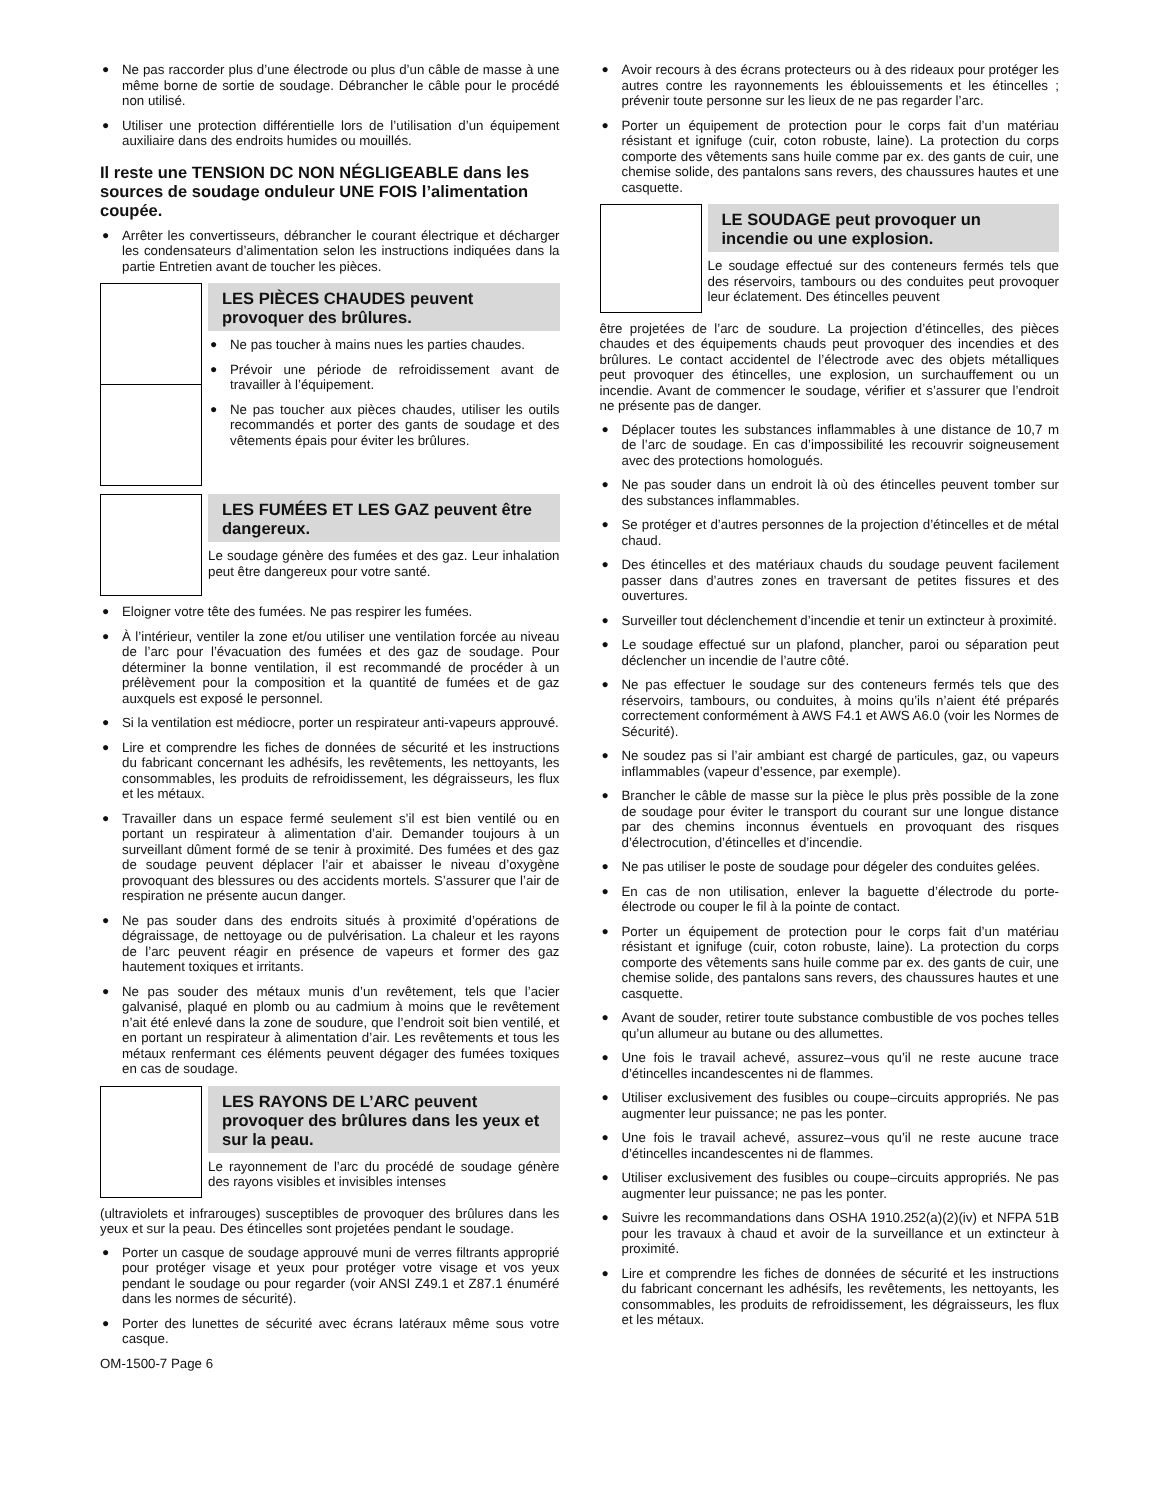● Ne pas raccorder plus d’une électrode ou plus d’un câble de masse à une même borne de sortie de soudage. Débrancher le câble pour le procédé non utilisé.
● Utiliser une protection différentielle lors de l’utilisation d’un équipement auxiliaire dans des endroits humides ou mouillés.
Il reste une TENSION DC NON NÉGLIGEABLE dans les sources de soudage onduleur UNE FOIS l’alimentation coupée.
● Arrêter les convertisseurs, débrancher le courant électrique et décharger les condensateurs d’alimentation selon les instructions indiquées dans la partie Entretien avant de toucher les pièces.
LES PIÈCES CHAUDES peuvent provoquer des brûlures.
● Ne pas toucher à mains nues les parties chaudes.
● Prévoir une période de refroidissement avant de travailler à l’équipement.
● Ne pas toucher aux pièces chaudes, utiliser les outils recommandés et porter des gants de soudage et des vêtements épais pour éviter les brûlures.
LES FUMÉES ET LES GAZ peuvent être dangereux.
Le soudage génère des fumées et des gaz. Leur inhalation peut être dangereux pour votre santé.
● Eloigner votre tête des fumées. Ne pas respirer les fumées.
● À l’intérieur, ventiler la zone et/ou utiliser une ventilation forcée au niveau de l’arc pour l’évacuation des fumées et des gaz de soudage. Pour déterminer la bonne ventilation, il est recommandé de procéder à un prélèvement pour la composition et la quantité de fumées et de gaz auxquels est exposé le personnel.
● Si la ventilation est médiocre, porter un respirateur anti-vapeurs approuvé.
● Lire et comprendre les fiches de données de sécurité et les instructions du fabricant concernant les adhésifs, les revêtements, les nettoyants, les consommables, les produits de refroidissement, les dégraisseurs, les flux et les métaux.
● Travailler dans un espace fermé seulement s’il est bien ventilé ou en portant un respirateur à alimentation d’air. Demander toujours à un surveillant dûment formé de se tenir à proximité. Des fumées et des gaz de soudage peuvent déplacer l’air et abaisser le niveau d’oxygène provoquant des blessures ou des accidents mortels. S’assurer que l’air de respiration ne présente aucun danger.
● Ne pas souder dans des endroits situés à proximité d’opérations de dégraissage, de nettoyage ou de pulvérisation. La chaleur et les rayons de l’arc peuvent réagir en présence de vapeurs et former des gaz hautement toxiques et irritants.
● Ne pas souder des métaux munis d’un revêtement, tels que l’acier galvanisé, plaqué en plomb ou au cadmium à moins que le revêtement n’ait été enlevé dans la zone de soudure, que l’endroit soit bien ventilé, et en portant un respirateur à alimentation d’air. Les revêtements et tous les métaux renfermant ces éléments peuvent dégager des fumées toxiques en cas de soudage.
LES RAYONS DE L’ARC peuvent provoquer des brûlures dans les yeux et sur la peau.
Le rayonnement de l’arc du procédé de soudage génère des rayons visibles et invisibles intenses
(ultraviolets et infrarouges) susceptibles de provoquer des brûlures dans les yeux et sur la peau. Des étincelles sont projetées pendant le soudage.
● Porter un casque de soudage approuvé muni de verres filtrants approprié pour protéger visage et yeux pour protéger votre visage et vos yeux pendant le soudage ou pour regarder (voir ANSI Z49.1 et Z87.1 énuméré dans les normes de sécurité).
● Porter des lunettes de sécurité avec écrans latéraux même sous votre casque.
OM-1500-7 Page 6
● Avoir recours à des écrans protecteurs ou à des rideaux pour protéger les autres contre les rayonnements les éblouissements et les étincelles ; prévenir toute personne sur les lieux de ne pas regarder l’arc.
● Porter un équipement de protection pour le corps fait d’un matériau résistant et ignifuge (cuir, coton robuste, laine). La protection du corps comporte des vêtements sans huile comme par ex. des gants de cuir, une chemise solide, des pantalons sans revers, des chaussures hautes et une casquette.
LE SOUDAGE peut provoquer un incendie ou une explosion.
Le soudage effectué sur des conteneurs fermés tels que des réservoirs, tambours ou des conduites peut provoquer leur éclatement. Des étincelles peuvent
être projetées de l’arc de soudure. La projection d’étincelles, des pièces chaudes et des équipements chauds peut provoquer des incendies et des brûlures. Le contact accidentel de l’électrode avec des objets métalliques peut provoquer des étincelles, une explosion, un surchauffement ou un incendie. Avant de commencer le soudage, vérifier et s’assurer que l’endroit ne présente pas de danger.
● Déplacer toutes les substances inflammables à une distance de 10,7 m de l’arc de soudage. En cas d’impossibilité les recouvrir soigneusement avec des protections homologués.
● Ne pas souder dans un endroit là où des étincelles peuvent tomber sur des substances inflammables.
● Se protéger et d’autres personnes de la projection d’étincelles et de métal chaud.
● Des étincelles et des matériaux chauds du soudage peuvent facilement passer dans d’autres zones en traversant de petites fissures et des ouvertures.
● Surveiller tout déclenchement d’incendie et tenir un extincteur à proximité.
● Le soudage effectué sur un plafond, plancher, paroi ou séparation peut déclencher un incendie de l’autre côté.
● Ne pas effectuer le soudage sur des conteneurs fermés tels que des réservoirs, tambours, ou conduites, à moins qu’ils n’aient été préparés correctement conformément à AWS F4.1 et AWS A6.0 (voir les Normes de Sécurité).
● Ne soudez pas si l’air ambiant est chargé de particules, gaz, ou vapeurs inflammables (vapeur d’essence, par exemple).
● Brancher le câble de masse sur la pièce le plus près possible de la zone de soudage pour éviter le transport du courant sur une longue distance par des chemins inconnus éventuels en provoquant des risques d’électrocution, d’étincelles et d’incendie.
● Ne pas utiliser le poste de soudage pour dégeler des conduites gelées.
● En cas de non utilisation, enlever la baguette d’électrode du porte-électrode ou couper le fil à la pointe de contact.
● Porter un équipement de protection pour le corps fait d’un matériau résistant et ignifuge (cuir, coton robuste, laine). La protection du corps comporte des vêtements sans huile comme par ex. des gants de cuir, une chemise solide, des pantalons sans revers, des chaussures hautes et une casquette.
● Avant de souder, retirer toute substance combustible de vos poches telles qu’un allumeur au butane ou des allumettes.
● Une fois le travail achevé, assurez–vous qu’il ne reste aucune trace d’étincelles incandescentes ni de flammes.
● Utiliser exclusivement des fusibles ou coupe–circuits appropriés. Ne pas augmenter leur puissance; ne pas les ponter.
● Une fois le travail achevé, assurez–vous qu’il ne reste aucune trace d’étincelles incandescentes ni de flammes.
● Utiliser exclusivement des fusibles ou coupe–circuits appropriés. Ne pas augmenter leur puissance; ne pas les ponter.
● Suivre les recommandations dans OSHA 1910.252(a)(2)(iv) et NFPA 51B pour les travaux à chaud et avoir de la surveillance et un extincteur à proximité.
● Lire et comprendre les fiches de données de sécurité et les instructions du fabricant concernant les adhésifs, les revêtements, les nettoyants, les consommables, les produits de refroidissement, les dégraisseurs, les flux et les métaux.